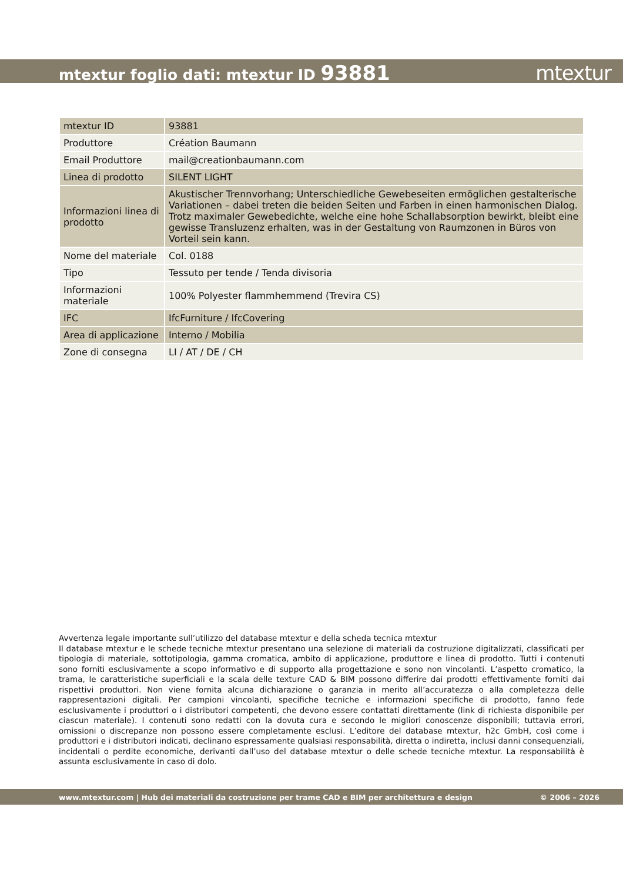mtextur foglio dati: mtextur ID 93881
mtextur
| mtextur ID | 93881 |
| Produttore | Création Baumann |
| Email Produttore | mail@creationbaumann.com |
| Linea di prodotto | SILENT LIGHT |
| Informazioni linea di prodotto | Akustischer Trennvorhang; Unterschiedliche Gewebeseiten ermöglichen gestalterische Variationen – dabei treten die beiden Seiten und Farben in einen harmonischen Dialog. Trotz maximaler Gewebedichte, welche eine hohe Schallabsorption bewirkt, bleibt eine gewisse Transluzenz erhalten, was in der Gestaltung von Raumzonen in Büros von Vorteil sein kann. |
| Nome del materiale | Col. 0188 |
| Tipo | Tessuto per tende / Tenda divisoria |
| Informazioni materiale | 100% Polyester flammhemmend (Trevira CS) |
| IFC | IfcFurniture / IfcCovering |
| Area di applicazione | Interno / Mobilia |
| Zone di consegna | LI / AT / DE / CH |
Avvertenza legale importante sull’utilizzo del database mtextur e della scheda tecnica mtextur
Il database mtextur e le schede tecniche mtextur presentano una selezione di materiali da costruzione digitalizzati, classificati per tipologia di materiale, sottotipologia, gamma cromatica, ambito di applicazione, produttore e linea di prodotto. Tutti i contenuti sono forniti esclusivamente a scopo informativo e di supporto alla progettazione e sono non vincolanti. L’aspetto cromatico, la trama, le caratteristiche superficiali e la scala delle texture CAD & BIM possono differire dai prodotti effettivamente forniti dai rispettivi produttori. Non viene fornita alcuna dichiarazione o garanzia in merito all’accuratezza o alla completezza delle rappresentazioni digitali. Per campioni vincolanti, specifiche tecniche e informazioni specifiche di prodotto, fanno fede esclusivamente i produttori o i distributori competenti, che devono essere contattati direttamente (link di richiesta disponibile per ciascun materiale). I contenuti sono redatti con la dovuta cura e secondo le migliori conoscenze disponibili; tuttavia errori, omissioni o discrepanze non possono essere completamente esclusi. L’editore del database mtextur, h2c GmbH, così come i produttori e i distributori indicati, declinano espressamente qualsiasi responsabilità, diretta o indiretta, inclusi danni consequenziali, incidentali o perdite economiche, derivanti dall’uso del database mtextur o delle schede tecniche mtextur. La responsabilità è assunta esclusivamente in caso di dolo.
www.mtextur.com | Hub dei materiali da costruzione per trame CAD e BIM per architettura e design © 2006 – 2026